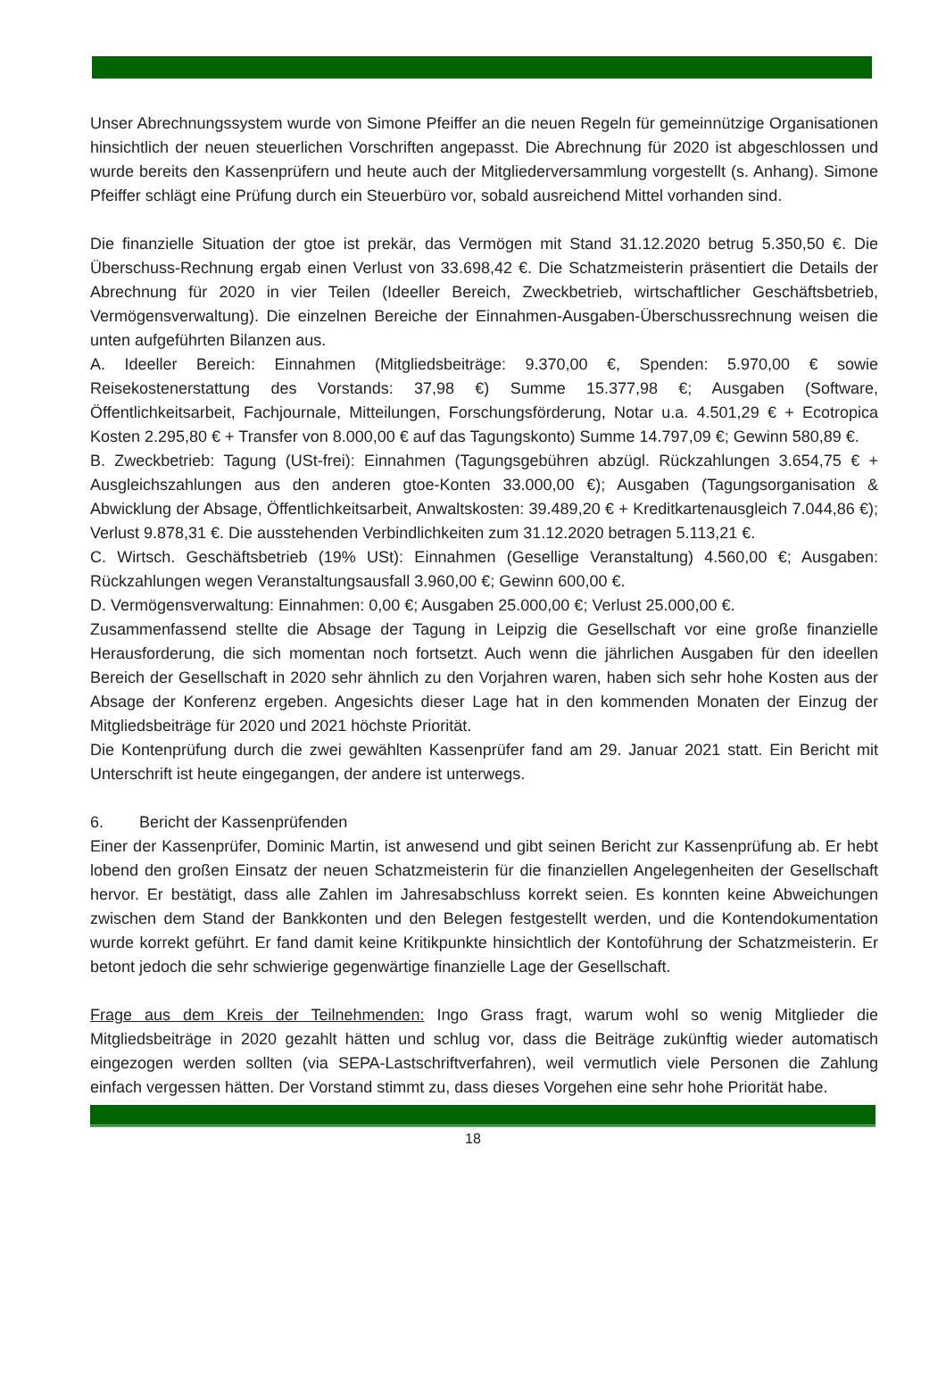Unser Abrechnungssystem wurde von Simone Pfeiffer an die neuen Regeln für gemeinnützige Organisationen hinsichtlich der neuen steuerlichen Vorschriften angepasst. Die Abrechnung für 2020 ist abgeschlossen und wurde bereits den Kassenprüfern und heute auch der Mitgliederversammlung vorgestellt (s. Anhang). Simone Pfeiffer schlägt eine Prüfung durch ein Steuerbüro vor, sobald ausreichend Mittel vorhanden sind.
Die finanzielle Situation der gtoe ist prekär, das Vermögen mit Stand 31.12.2020 betrug 5.350,50 €. Die Überschuss-Rechnung ergab einen Verlust von 33.698,42 €. Die Schatzmeisterin präsentiert die Details der Abrechnung für 2020 in vier Teilen (Ideeller Bereich, Zweckbetrieb, wirtschaftlicher Geschäftsbetrieb, Vermögensverwaltung). Die einzelnen Bereiche der Einnahmen-Ausgaben-Überschussrechnung weisen die unten aufgeführten Bilanzen aus.
A. Ideeller Bereich: Einnahmen (Mitgliedsbeiträge: 9.370,00 €, Spenden: 5.970,00 € sowie Reisekostenerstattung des Vorstands: 37,98 €) Summe 15.377,98 €; Ausgaben (Software, Öffentlichkeitsarbeit, Fachjournale, Mitteilungen, Forschungsförderung, Notar u.a. 4.501,29 € + Ecotropica Kosten 2.295,80 € + Transfer von 8.000,00 € auf das Tagungskonto) Summe 14.797,09 €; Gewinn 580,89 €.
B. Zweckbetrieb: Tagung (USt-frei): Einnahmen (Tagungsgebühren abzügl. Rückzahlungen 3.654,75 € + Ausgleichszahlungen aus den anderen gtoe-Konten 33.000,00 €); Ausgaben (Tagungsorganisation & Abwicklung der Absage, Öffentlichkeitsarbeit, Anwaltskosten: 39.489,20 € + Kreditkartenausgleich 7.044,86 €); Verlust 9.878,31 €. Die ausstehenden Verbindlichkeiten zum 31.12.2020 betragen 5.113,21 €.
C. Wirtsch. Geschäftsbetrieb (19% USt): Einnahmen (Gesellige Veranstaltung) 4.560,00 €; Ausgaben: Rückzahlungen wegen Veranstaltungsausfall 3.960,00 €; Gewinn 600,00 €.
D. Vermögensverwaltung: Einnahmen: 0,00 €; Ausgaben 25.000,00 €; Verlust 25.000,00 €.
Zusammenfassend stellte die Absage der Tagung in Leipzig die Gesellschaft vor eine große finanzielle Herausforderung, die sich momentan noch fortsetzt. Auch wenn die jährlichen Ausgaben für den ideellen Bereich der Gesellschaft in 2020 sehr ähnlich zu den Vorjahren waren, haben sich sehr hohe Kosten aus der Absage der Konferenz ergeben. Angesichts dieser Lage hat in den kommenden Monaten der Einzug der Mitgliedsbeiträge für 2020 und 2021 höchste Priorität.
Die Kontenprüfung durch die zwei gewählten Kassenprüfer fand am 29. Januar 2021 statt. Ein Bericht mit Unterschrift ist heute eingegangen, der andere ist unterwegs.
6. Bericht der Kassenprüfenden
Einer der Kassenprüfer, Dominic Martin, ist anwesend und gibt seinen Bericht zur Kassenprüfung ab. Er hebt lobend den großen Einsatz der neuen Schatzmeisterin für die finanziellen Angelegenheiten der Gesellschaft hervor. Er bestätigt, dass alle Zahlen im Jahresabschluss korrekt seien. Es konnten keine Abweichungen zwischen dem Stand der Bankkonten und den Belegen festgestellt werden, und die Kontendokumentation wurde korrekt geführt. Er fand damit keine Kritikpunkte hinsichtlich der Kontoführung der Schatzmeisterin. Er betont jedoch die sehr schwierige gegenwärtige finanzielle Lage der Gesellschaft.
Frage aus dem Kreis der Teilnehmenden: Ingo Grass fragt, warum wohl so wenig Mitglieder die Mitgliedsbeiträge in 2020 gezahlt hätten und schlug vor, dass die Beiträge zukünftig wieder automatisch eingezogen werden sollten (via SEPA-Lastschriftverfahren), weil vermutlich viele Personen die Zahlung einfach vergessen hätten. Der Vorstand stimmt zu, dass dieses Vorgehen eine sehr hohe Priorität habe.
18